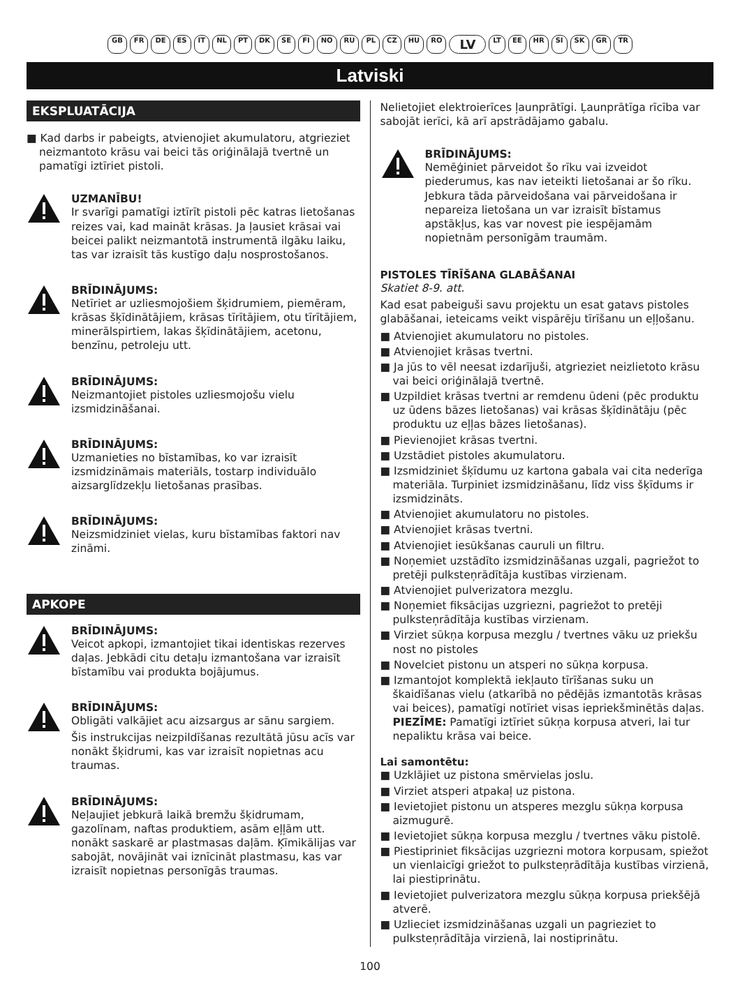GB FR DE ES IT NL PT DK SE FI NO RU PL CZ HU RO LV LT EE HR SI SK GR TR
Latviski
EKSPLUATĀCIJA
■ Kad darbs ir pabeigts, atvienojiet akumulatoru, atgrieziet neizmantoto krāsu vai beici tās oriģinālajā tvertnē un pamatīgi iztīriet pistoli.
UZMANĪBU!
Ir svarīgi pamatīgi iztīrīt pistoli pēc katras lietošanas reizes vai, kad maināt krāsas. Ja ļausiet krāsai vai beicei palikt neizmantotā instrumentā ilgāku laiku, tas var izraisīt tās kustīgo daļu nosprostošanos.
BRĪDINĀJUMS:
Netīriet ar uzliesmojošiem šķidrumiem, piemēram, krāsas šķīdinātājiem, krāsas tīrītājiem, otu tīrītājiem, minerālspirtiem, lakas šķīdinātājiem, acetonu, benzīnu, petroleju utt.
BRĪDINĀJUMS:
Neizmantojiet pistoles uzliesmojošu vielu izsmidzināšanai.
BRĪDINĀJUMS:
Uzmanieties no bīstamības, ko var izraisīt izsmidzināmais materiāls, tostarp individuālo aizsarglīdzekļu lietošanas prasības.
BRĪDINĀJUMS:
Neizsmidziniet vielas, kuru bīstamības faktori nav zināmi.
APKOPE
BRĪDINĀJUMS:
Veicot apkopi, izmantojiet tikai identiskas rezerves daļas. Jebkādi citu detaļu izmantošana var izraisīt bīstamību vai produkta bojājumus.
BRĪDINĀJUMS:
Obligāti valkājiet acu aizsargus ar sānu sargiem.
Šis instrukcijas neizpildīšanas rezultātā jūsu acīs var nonākt šķidrumi, kas var izraisīt nopietnas acu traumas.
BRĪDINĀJUMS:
Neļaujiet jebkurā laikā bremžu šķidrumam, gazolīnam, naftas produktiem, asām eļļām utt. nonākt saskarē ar plastmasas daļām. Ķīmikālijas var sabojāt, novājināt vai iznīcināt plastmasu, kas var izraisīt nopietnas personīgās traumas.
Nelietojiet elektroierīces ļaunprātīgi. Ļaunprātīga rīcība var sabojāt ierīci, kā arī apstrādājamo gabalu.
BRĪDINĀJUMS:
Nemēģiniet pārveidot šo rīku vai izveidot piederumus, kas nav ieteikti lietošanai ar šo rīku. Jebkura tāda pārveidošana vai pārveidošana ir nepareiza lietošana un var izraisīt bīstamus apstākļus, kas var novest pie iespējamām nopietnām personīgām traumām.
PISTOLES TĪRĪŠANA GLABĀŠANAI
Skatiet 8-9. att.
Kad esat pabeiguši savu projektu un esat gatavs pistoles glabāšanai, ieteicams veikt vispārēju tīrīšanu un eļļošanu.
■ Atvienojiet akumulatoru no pistoles.
■ Atvienojiet krāsas tvertni.
■ Ja jūs to vēl neesat izdarījuši, atgrieziet neizlietoto krāsu vai beici oriģinālajā tvertnē.
■ Uzpildiet krāsas tvertni ar remdenu ūdeni (pēc produktu uz ūdens bāzes lietošanas) vai krāsas šķīdinātāju (pēc produktu uz eļļas bāzes lietošanas).
■ Pievienojiet krāsas tvertni.
■ Uzstādiet pistoles akumulatoru.
■ Izsmidziniet šķīdumu uz kartona gabala vai cita nederīga materiāla. Turpiniet izsmidzināšanu, līdz viss šķīdums ir izsmidzināts.
■ Atvienojiet akumulatoru no pistoles.
■ Atvienojiet krāsas tvertni.
■ Atvienojiet iesūkšanas cauruli un filtru.
■ Noņemiet uzstādīto izsmidzināšanas uzgali, pagriežot to pretēji pulksteņrādītāja kustības virzienam.
■ Atvienojiet pulverizatora mezglu.
■ Noņemiet fiksācijas uzgriezni, pagriežot to pretēji pulksteņrādītāja kustības virzienam.
■ Virziet sūkņa korpusa mezglu / tvertnes vāku uz priekšu nost no pistoles
■ Novelciet pistonu un atsperi no sūkņa korpusa.
■ Izmantojot komplektā iekļauto tīrīšanas suku un škaidīšanas vielu (atkarībā no pēdējās izmantotās krāsas vai beices), pamatīgi notīriet visas iepriekšminētās daļas.
PIEZĪME: Pamatīgi iztīriet sūkņa korpusa atveri, lai tur nepaliktu krāsa vai beice.
Lai samontētu:
■ Uzklājiet uz pistona smērvielas joslu.
■ Virziet atsperi atpakaļ uz pistona.
■ Ievietojiet pistonu un atsperes mezglu sūkņa korpusa aizmugurē.
■ Ievietojiet sūkņa korpusa mezglu / tvertnes vāku pistolē.
■ Piestipriniet fiksācijas uzgriezni motora korpusam, spiežot un vienlaicīgi griežot to pulksteņrādītāja kustības virzienā, lai piestiprinātu.
■ Ievietojiet pulverizatora mezglu sūkņa korpusa priekšējā atverē.
■ Uzlieciet izsmidzināšanas uzgali un pagrieziet to pulksteņrādītāja virzienā, lai nostiprinātu.
100